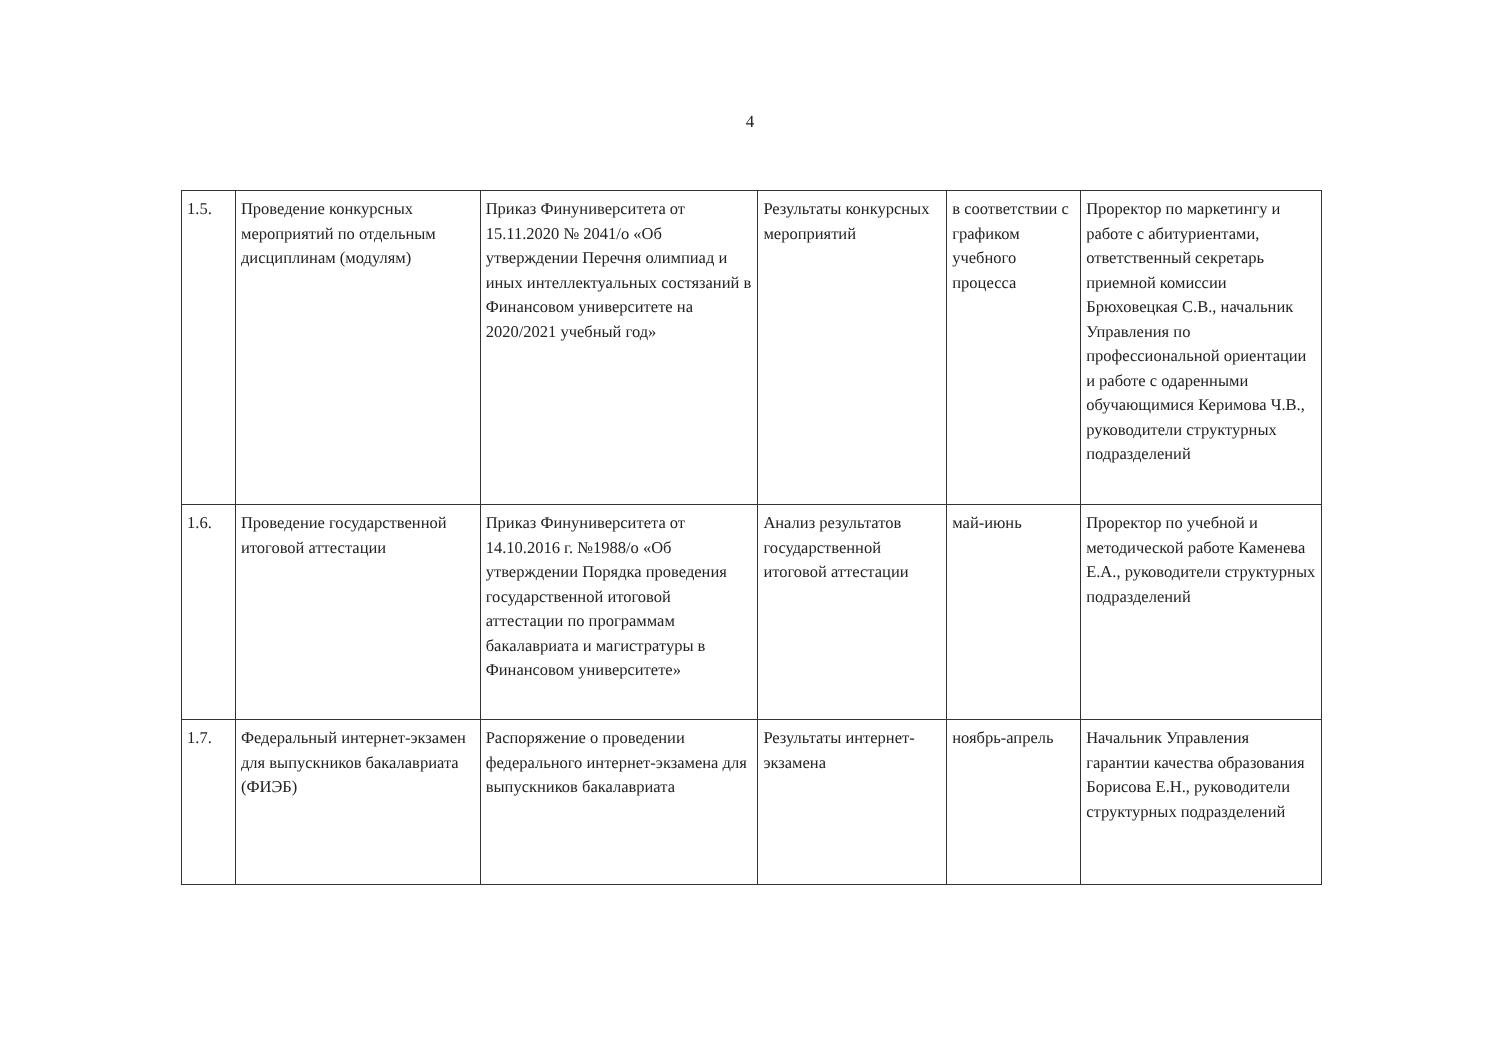4
| 1.5. | Проведение конкурсных мероприятий по отдельным дисциплинам (модулям) | Приказ Финуниверситета от 15.11.2020 № 2041/о «Об утверждении Перечня олимпиад и иных интеллектуальных состязаний в Финансовом университете на 2020/2021 учебный год» | Результаты конкурсных мероприятий | в соответствии с графиком учебного процесса | Проректор по маркетингу и работе с абитуриентами, ответственный секретарь приемной комиссии Брюховецкая С.В., начальник Управления по профессиональной ориентации и работе с одаренными обучающимися Керимова Ч.В., руководители структурных подразделений |
| 1.6. | Проведение государственной итоговой аттестации | Приказ Финуниверситета от 14.10.2016 г. №1988/о «Об утверждении Порядка проведения государственной итоговой аттестации по программам бакалавриата и магистратуры в Финансовом университете» | Анализ результатов государственной итоговой аттестации | май-июнь | Проректор по учебной и методической работе Каменева Е.А., руководители структурных подразделений |
| 1.7. | Федеральный интернет-экзамен для выпускников бакалавриата (ФИЭБ) | Распоряжение о проведении федерального интернет-экзамена для выпускников бакалавриата | Результаты интернет-экзамена | ноябрь-апрель | Начальник Управления гарантии качества образования Борисова Е.Н., руководители структурных подразделений |